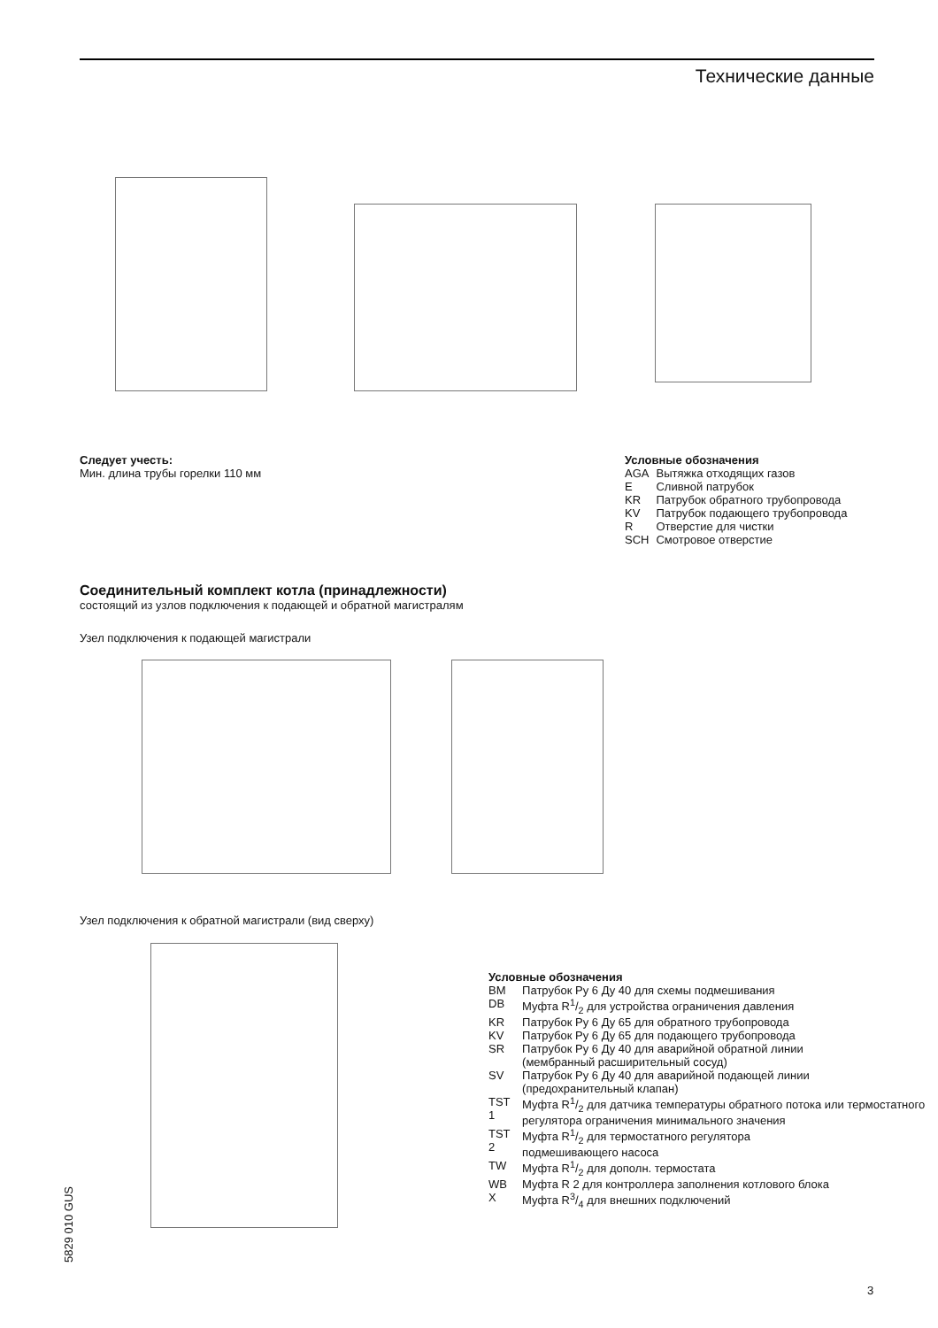Технические данные
Следует учесть:
Мин. длина трубы горелки 110 мм
Условные обозначения
| AGA | Вытяжка отходящих газов |
| E | Сливной патрубок |
| KR | Патрубок обратного трубопровода |
| KV | Патрубок подающего трубопровода |
| R | Отверстие для чистки |
| SCH | Смотровое отверстие |
Соединительный комплект котла (принадлежности)
состоящий из узлов подключения к подающей и обратной магистралям
Узел подключения к подающей магистрали
Узел подключения к обратной магистрали (вид сверху)
Условные обозначения
| BM | Патрубок Ру 6 Ду 40 для схемы подмешивания |
| DB | Муфта R1/2 для устройства ограничения давления |
| KR | Патрубок Ру 6 Ду 65 для обратного трубопровода |
| KV | Патрубок Ру 6 Ду 65 для подающего трубопровода |
| SR | Патрубок Ру 6 Ду 40 для аварийной обратной линии (мембранный расширительный сосуд) |
| SV | Патрубок Ру 6 Ду 40 для аварийной подающей линии (предохранительный клапан) |
| TST 1 | Муфта R1/2 для датчика температуры обратного потока или термостатного регулятора ограничения минимального значения |
| TST 2 | Муфта R1/2 для термостатного регулятора подмешивающего насоса |
| TW | Муфта R1/2 для дополн. термостата |
| WB | Муфта R 2 для контроллера заполнения котлового блока |
| X | Муфта R3/4 для внешних подключений |
5829 010 GUS
3